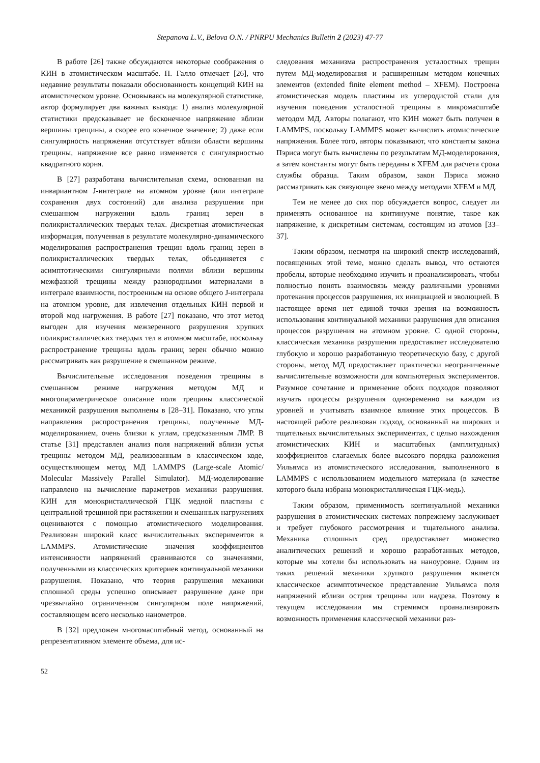Stepanova L.V., Belova O.N. / PNRPU Mechanics Bulletin 2 (2023) 47-77
В работе [26] также обсуждаются некоторые соображения о КИН в атомистическом масштабе. П. Галло отмечает [26], что недавние результаты показали обоснованность концепций КИН на атомистическом уровне. Основываясь на молекулярной статистике, автор формулирует два важных вывода: 1) анализ молекулярной статистики предсказывает не бесконечное напряжение вблизи вершины трещины, а скорее его конечное значение; 2) даже если сингулярность напряжения отсутствует вблизи области вершины трещины, напряжение все равно изменяется с сингулярностью квадратного корня.
В [27] разработана вычислительная схема, основанная на инвариантном J-интеграле на атомном уровне (или интеграле сохранения двух состояний) для анализа разрушения при смешанном нагружении вдоль границ зерен в поликристаллических твердых телах. Дискретная атомистическая информация, полученная в результате молекулярно-динамического моделирования распространения трещин вдоль границ зерен в поликристаллических твердых телах, объединяется с асимптотическими сингулярными полями вблизи вершины межфазной трещины между разнородными материалами в интеграле взаимности, построенным на основе общего J-интеграла на атомном уровне, для извлечения отдельных КИН первой и второй мод нагружения. В работе [27] показано, что этот метод выгоден для изучения межзеренного разрушения хрупких поликристаллических твердых тел в атомном масштабе, поскольку распространение трещины вдоль границ зерен обычно можно рассматривать как разрушение в смешанном режиме.
Вычислительные исследования поведения трещины в смешанном режиме нагружения методом МД и многопараметрическое описание поля трещины классической механикой разрушения выполнены в [28–31]. Показано, что углы направления распространения трещины, полученные МД-моделированием, очень близки к углам, предсказанным ЛМР. В статье [31] представлен анализ поля напряжений вблизи устья трещины методом МД, реализованным в классическом коде, осуществляющем метод МД LAMMPS (Large-scale Atomic/ Molecular Massively Parallel Simulator). МД-моделирование направлено на вычисление параметров механики разрушения. КИН для монокристаллической ГЦК медной пластины с центральной трещиной при растяжении и смешанных нагружениях оцениваются с помощью атомистического моделирования. Реализован широкий класс вычислительных экспериментов в LAMMPS. Атомистические значения коэффициентов интенсивности напряжений сравниваются со значениями, полученными из классических критериев континуальной механики разрушения. Показано, что теория разрушения механики сплошной среды успешно описывает разрушение даже при чрезвычайно ограниченном сингулярном поле напряжений, составляющем всего несколько нанометров.
В [32] предложен многомасштабный метод, основанный на репрезентативном элементе объема, для ис-
следования механизма распространения усталостных трещин путем МД-моделирования и расширенным методом конечных элементов (extended finite element method – XFEM). Построена атомистическая модель пластины из углеродистой стали для изучения поведения усталостной трещины в микромасштабе методом МД. Авторы полагают, что КИН может быть получен в LAMMPS, поскольку LAMMPS может вычислять атомистические напряжения. Более того, авторы показывают, что константы закона Пэриса могут быть вычислены по результатам МД-моделирования, а затем константы могут быть переданы в XFEM для расчета срока службы образца. Таким образом, закон Пэриса можно рассматривать как связующее звено между методами XFEM и МД.
Тем не менее до сих пор обсуждается вопрос, следует ли применять основанное на континууме понятие, такое как напряжение, к дискретным системам, состоящим из атомов [33–37].
Таким образом, несмотря на широкий спектр исследований, посвященных этой теме, можно сделать вывод, что остаются пробелы, которые необходимо изучить и проанализировать, чтобы полностью понять взаимосвязь между различными уровнями протекания процессов разрушения, их инициацией и эволюцией. В настоящее время нет единой точки зрения на возможность использования континуальной механики разрушения для описания процессов разрушения на атомном уровне. С одной стороны, классическая механика разрушения предоставляет исследователю глубокую и хорошо разработанную теоретическую базу, с другой стороны, метод МД предоставляет практически неограниченные вычислительные возможности для компьютерных экспериментов. Разумное сочетание и применение обоих подходов позволяют изучать процессы разрушения одновременно на каждом из уровней и учитывать взаимное влияние этих процессов. В настоящей работе реализован подход, основанный на широких и тщательных вычислительных экспериментах, с целью нахождения атомистических КИН и масштабных (амплитудных) коэффициентов слагаемых более высокого порядка разложения Уильямса из атомистического исследования, выполненного в LAMMPS с использованием модельного материала (в качестве которого была избрана монокристаллическая ГЦК-медь).
Таким образом, применимость континуальной механики разрушения в атомистических системах попрежнему заслуживает и требует глубокого рассмотрения и тщательного анализа. Механика сплошных сред предоставляет множество аналитических решений и хорошо разработанных методов, которые мы хотели бы использовать на наноуровне. Одним из таких решений механики хрупкого разрушения является классическое асимптотическое представление Уильямса поля напряжений вблизи острия трещины или надреза. Поэтому в текущем исследовании мы стремимся проанализировать возможность применения классической механики раз-
52